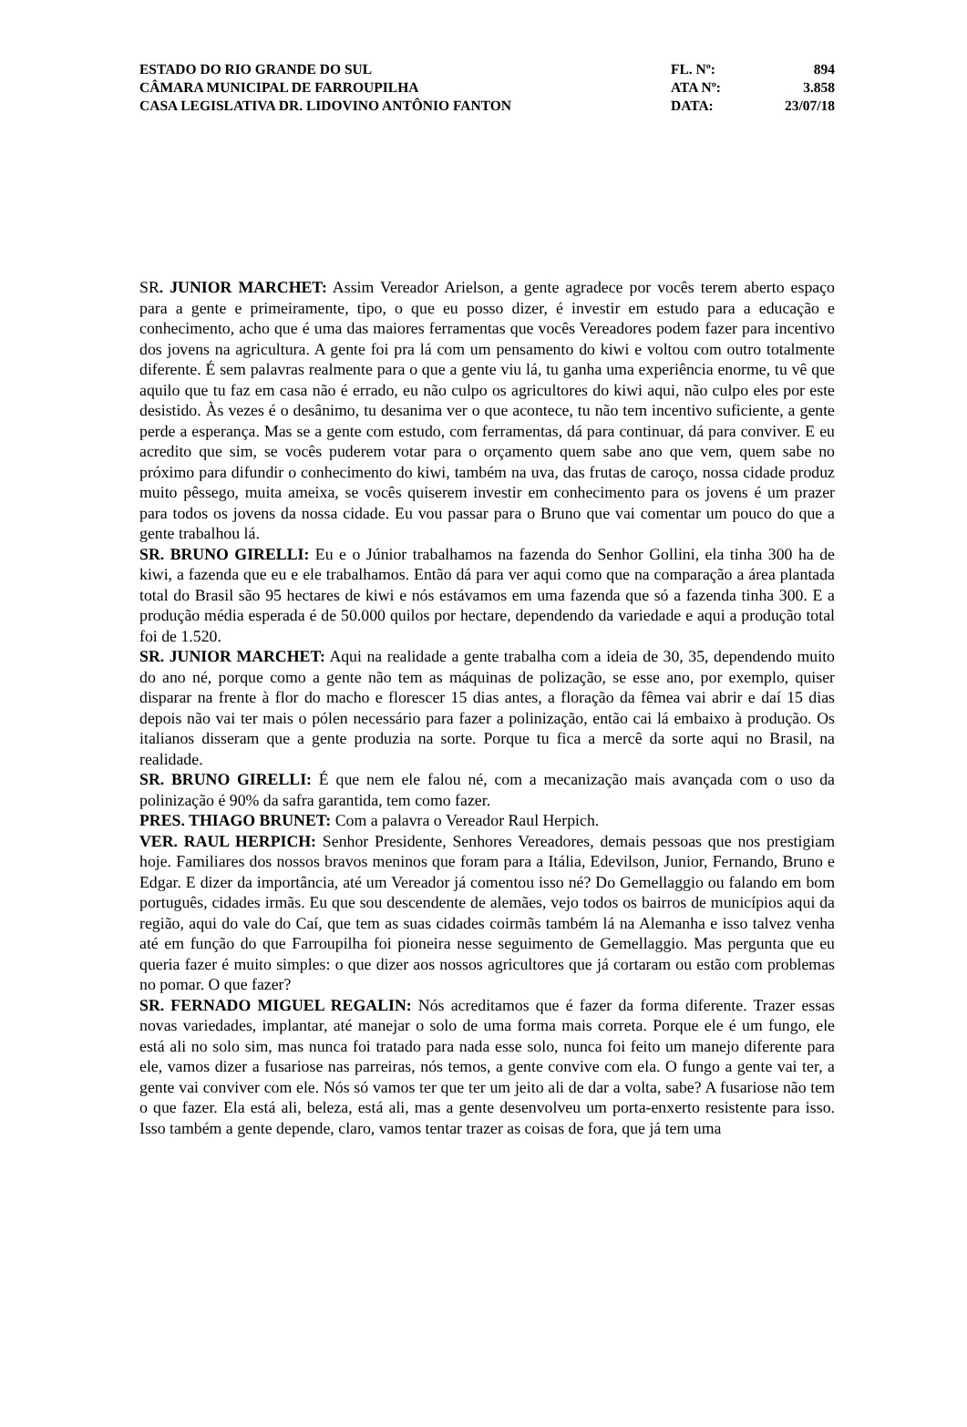| ESTADO DO RIO GRANDE DO SUL | FL. Nº: | 894 |
| CÂMARA MUNICIPAL DE FARROUPILHA | ATA Nº: | 3.858 |
| CASA LEGISLATIVA DR. LIDOVINO ANTÔNIO FANTON | DATA: | 23/07/18 |
SR. JUNIOR MARCHET: Assim Vereador Arielson, a gente agradece por vocês terem aberto espaço para a gente e primeiramente, tipo, o que eu posso dizer, é investir em estudo para a educação e conhecimento, acho que é uma das maiores ferramentas que vocês Vereadores podem fazer para incentivo dos jovens na agricultura. A gente foi pra lá com um pensamento do kiwi e voltou com outro totalmente diferente. É sem palavras realmente para o que a gente viu lá, tu ganha uma experiência enorme, tu vê que aquilo que tu faz em casa não é errado, eu não culpo os agricultores do kiwi aqui, não culpo eles por este desistido. Às vezes é o desânimo, tu desanima ver o que acontece, tu não tem incentivo suficiente, a gente perde a esperança. Mas se a gente com estudo, com ferramentas, dá para continuar, dá para conviver. E eu acredito que sim, se vocês puderem votar para o orçamento quem sabe ano que vem, quem sabe no próximo para difundir o conhecimento do kiwi, também na uva, das frutas de caroço, nossa cidade produz muito pêssego, muita ameixa, se vocês quiserem investir em conhecimento para os jovens é um prazer para todos os jovens da nossa cidade. Eu vou passar para o Bruno que vai comentar um pouco do que a gente trabalhou lá.
SR. BRUNO GIRELLI: Eu e o Júnior trabalhamos na fazenda do Senhor Gollini, ela tinha 300 ha de kiwi, a fazenda que eu e ele trabalhamos. Então dá para ver aqui como que na comparação a área plantada total do Brasil são 95 hectares de kiwi e nós estávamos em uma fazenda que só a fazenda tinha 300. E a produção média esperada é de 50.000 quilos por hectare, dependendo da variedade e aqui a produção total foi de 1.520.
SR. JUNIOR MARCHET: Aqui na realidade a gente trabalha com a ideia de 30, 35, dependendo muito do ano né, porque como a gente não tem as máquinas de polização, se esse ano, por exemplo, quiser disparar na frente à flor do macho e florescer 15 dias antes, a floração da fêmea vai abrir e daí 15 dias depois não vai ter mais o pólen necessário para fazer a polinização, então cai lá embaixo à produção. Os italianos disseram que a gente produzia na sorte. Porque tu fica a mercê da sorte aqui no Brasil, na realidade.
SR. BRUNO GIRELLI: É que nem ele falou né, com a mecanização mais avançada com o uso da polinização é 90% da safra garantida, tem como fazer.
PRES. THIAGO BRUNET: Com a palavra o Vereador Raul Herpich.
VER. RAUL HERPICH: Senhor Presidente, Senhores Vereadores, demais pessoas que nos prestigiam hoje. Familiares dos nossos bravos meninos que foram para a Itália, Edevilson, Junior, Fernando, Bruno e Edgar. E dizer da importância, até um Vereador já comentou isso né? Do Gemellaggio ou falando em bom português, cidades irmãs. Eu que sou descendente de alemães, vejo todos os bairros de municípios aqui da região, aqui do vale do Caí, que tem as suas cidades coirmãs também lá na Alemanha e isso talvez venha até em função do que Farroupilha foi pioneira nesse seguimento de Gemellaggio. Mas pergunta que eu queria fazer é muito simples: o que dizer aos nossos agricultores que já cortaram ou estão com problemas no pomar. O que fazer?
SR. FERNADO MIGUEL REGALIN: Nós acreditamos que é fazer da forma diferente. Trazer essas novas variedades, implantar, até manejar o solo de uma forma mais correta. Porque ele é um fungo, ele está ali no solo sim, mas nunca foi tratado para nada esse solo, nunca foi feito um manejo diferente para ele, vamos dizer a fusariose nas parreiras, nós temos, a gente convive com ela. O fungo a gente vai ter, a gente vai conviver com ele. Nós só vamos ter que ter um jeito ali de dar a volta, sabe? A fusariose não tem o que fazer. Ela está ali, beleza, está ali, mas a gente desenvolveu um porta-enxerto resistente para isso. Isso também a gente depende, claro, vamos tentar trazer as coisas de fora, que já tem uma